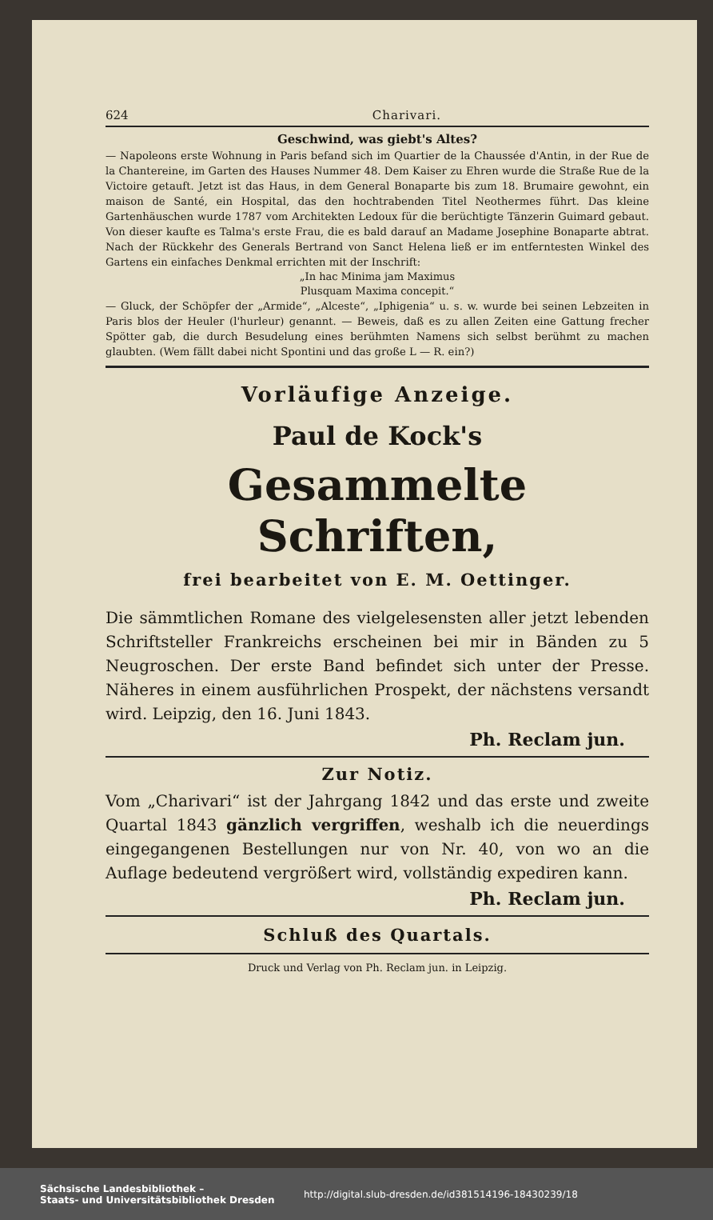624 Charivari.
Geschwind, was giebt's Altes?
— Napoleons erste Wohnung in Paris befand sich im Quartier de la Chaussée d'Antin, in der Rue de la Chantereine, im Garten des Hauses Nummer 48. Dem Kaiser zu Ehren wurde die Straße Rue de la Victoire getauft. Jetzt ist das Haus, in dem General Bonaparte bis zum 18. Brumaire gewohnt, ein maison de Santé, ein Hospital, das den hochtrabenden Titel Neothermes führt. Das kleine Gartenhäuschen wurde 1787 vom Architekten Ledoux für die berüchtigte Tänzerin Guimard gebaut. Von dieser kaufte es Talma's erste Frau, die es bald darauf an Madame Josephine Bonaparte abtrat. Nach der Rückkehr des Generals Bertrand von Sanct Helena ließ er im entferntesten Winkel des Gartens ein einfaches Denkmal errichten mit der Inschrift:
„In hac Minima jam Maximus
Plusquam Maxima concepit.“
— Gluck, der Schöpfer der „Armide“, „Alceste“, „Iphigenia“ u. s. w. wurde bei seinen Lebzeiten in Paris blos der Heuler (l'hurleur) genannt. — Beweis, daß es zu allen Zeiten eine Gattung frecher Spötter gab, die durch Besudelung eines berühmten Namens sich selbst berühmt zu machen glaubten. (Wem fällt dabei nicht Spontini und das große L — R. ein?)
Vorläufige Anzeige.
Paul de Kock's
Gesammelte Schriften,
frei bearbeitet von E. M. Oettinger.
Die sämmtlichen Romane des vielgelesensten aller jetzt lebenden Schriftsteller Frankreichs erscheinen bei mir in Bänden zu 5 Neugroschen. Der erste Band befindet sich unter der Presse. Näheres in einem ausführlichen Prospekt, der nächstens versandt wird. Leipzig, den 16. Juni 1843.
Ph. Reclam jun.
Zur Notiz.
Vom „Charivari“ ist der Jahrgang 1842 und das erste und zweite Quartal 1843 gänzlich vergriffen, weshalb ich die neuerdings eingegangenen Bestellungen nur von Nr. 40, von wo an die Auflage bedeutend vergrößert wird, vollständig expediren kann.
Ph. Reclam jun.
Schluß des Quartals.
Druck und Verlag von Ph. Reclam jun. in Leipzig.
Sächsische Landesbibliothek –
Staats- und Universitätsbibliothek Dresden
http://digital.slub-dresden.de/id381514196-18430239/18